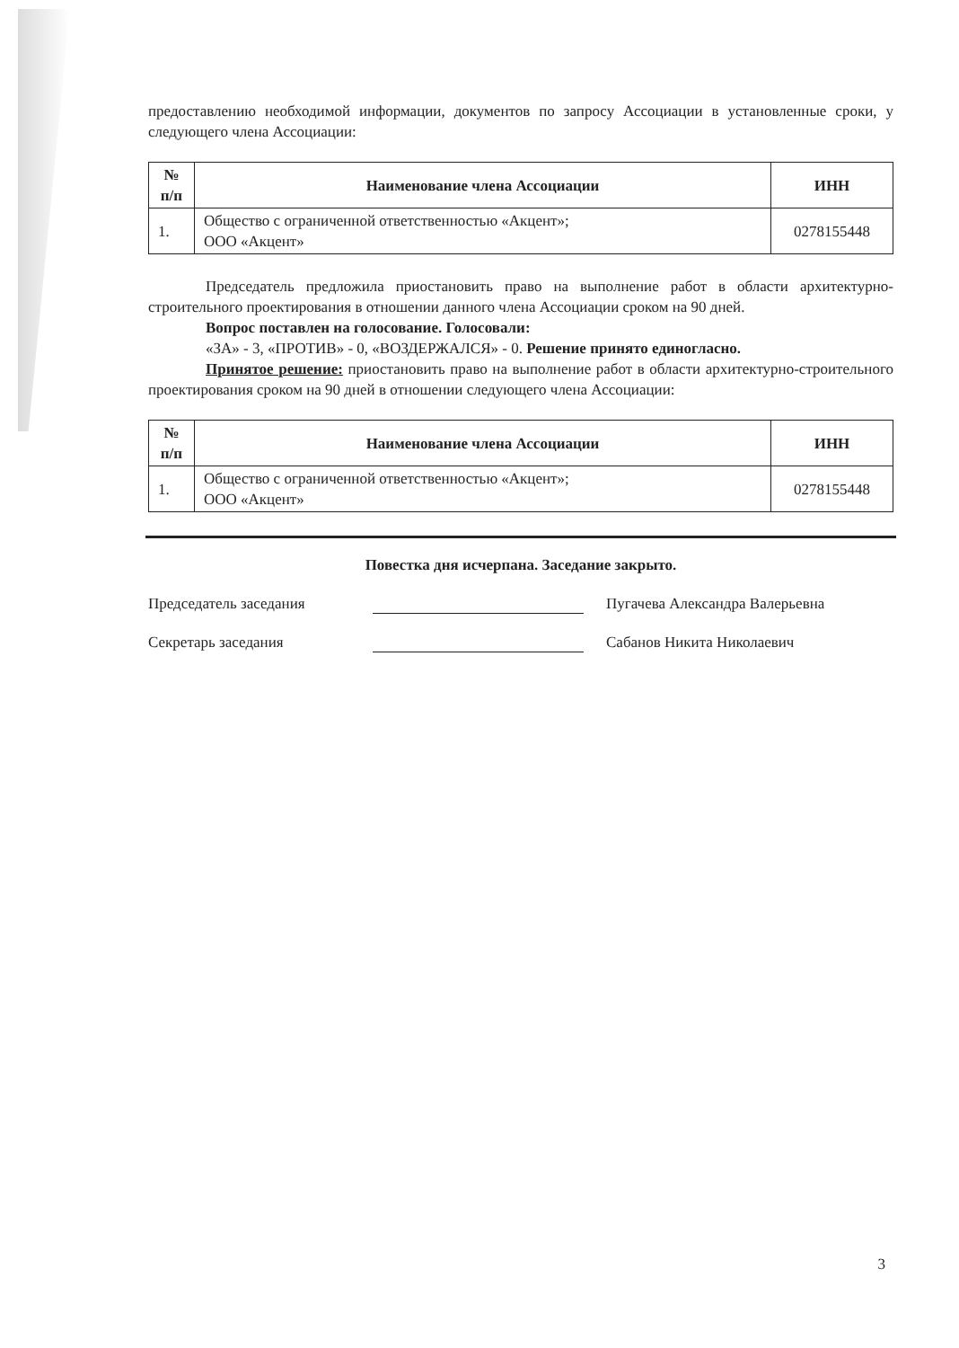предоставлению необходимой информации, документов по запросу Ассоциации в установленные сроки, у следующего члена Ассоциации:
| № п/п | Наименование члена Ассоциации | ИНН |
| --- | --- | --- |
| 1. | Общество с ограниченной ответственностью «Акцент»; ООО «Акцент» | 0278155448 |
Председатель предложила приостановить право на выполнение работ в области архитектурно-строительного проектирования в отношении данного члена Ассоциации сроком на 90 дней.
Вопрос поставлен на голосование. Голосовали:
«ЗА» - 3, «ПРОТИВ» - 0, «ВОЗДЕРЖАЛСЯ» - 0. Решение принято единогласно.
Принятое решение: приостановить право на выполнение работ в области архитектурно-строительного проектирования сроком на 90 дней в отношении следующего члена Ассоциации:
| № п/п | Наименование члена Ассоциации | ИНН |
| --- | --- | --- |
| 1. | Общество с ограниченной ответственностью «Акцент»; ООО «Акцент» | 0278155448 |
Повестка дня исчерпана. Заседание закрыто.
Председатель заседания Пугачева Александра Валерьевна
Секретарь заседания Сабанов Никита Николаевич
3